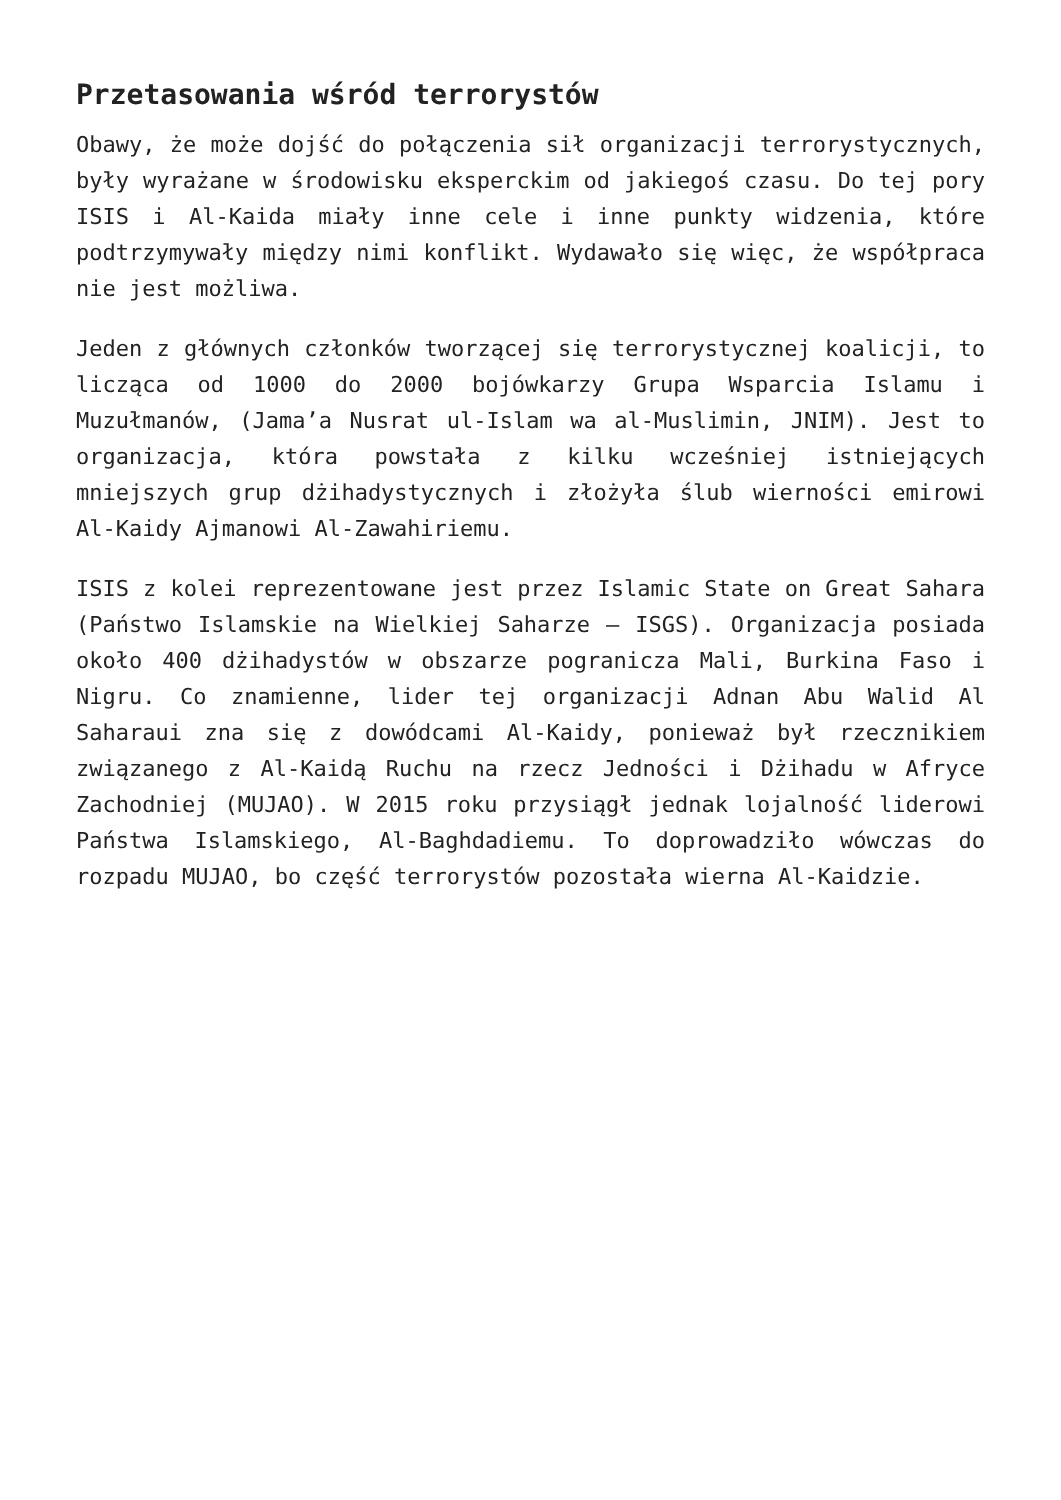Przetasowania wśród terrorystów
Obawy, że może dojść do połączenia sił organizacji terrorystycznych, były wyrażane w środowisku eksperckim od jakiegoś czasu. Do tej pory ISIS i Al-Kaida miały inne cele i inne punkty widzenia, które podtrzymywały między nimi konflikt. Wydawało się więc, że współpraca nie jest możliwa.
Jeden z głównych członków tworzącej się terrorystycznej koalicji, to licząca od 1000 do 2000 bojówkarzy Grupa Wsparcia Islamu i Muzułmanów, (Jama’a Nusrat ul-Islam wa al-Muslimin, JNIM). Jest to organizacja, która powstała z kilku wcześniej istniejących mniejszych grup dżihadystycznych i złożyła ślub wierności emirowi Al-Kaidy Ajmanowi Al-Zawahiriemu.
ISIS z kolei reprezentowane jest przez Islamic State on Great Sahara (Państwo Islamskie na Wielkiej Saharze – ISGS). Organizacja posiada około 400 dżihadystów w obszarze pogranicza Mali, Burkina Faso i Nigru. Co znamienne, lider tej organizacji Adnan Abu Walid Al Saharaui zna się z dowódcami Al-Kaidy, ponieważ był rzecznikiem związanego z Al-Kaidą Ruchu na rzecz Jedności i Dżihadu w Afryce Zachodniej (MUJAO). W 2015 roku przysiągł jednak lojalność liderowi Państwa Islamskiego, Al-Baghdadiemu. To doprowadziło wówczas do rozpadu MUJAO, bo część terrorystów pozostała wierna Al-Kaidzie.